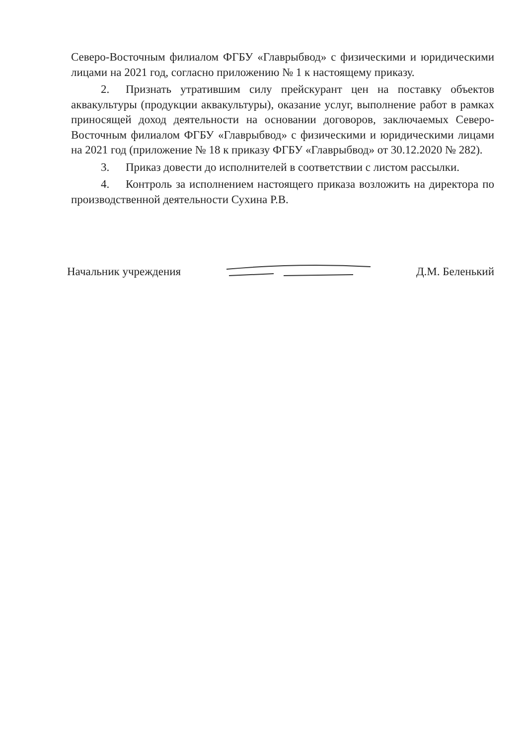Северо-Восточным филиалом ФГБУ «Главрыбвод» с физическими и юридическими лицами на 2021 год, согласно приложению № 1 к настоящему приказу.
2. Признать утратившим силу прейскурант цен на поставку объектов аквакультуры (продукции аквакультуры), оказание услуг, выполнение работ в рамках приносящей доход деятельности на основании договоров, заключаемых Северо-Восточным филиалом ФГБУ «Главрыбвод» с физическими и юридическими лицами на 2021 год (приложение № 18 к приказу ФГБУ «Главрыбвод» от 30.12.2020 № 282).
3. Приказ довести до исполнителей в соответствии с листом рассылки.
4. Контроль за исполнением настоящего приказа возложить на директора по производственной деятельности Сухина Р.В.
Начальник учреждения Д.М. Беленький